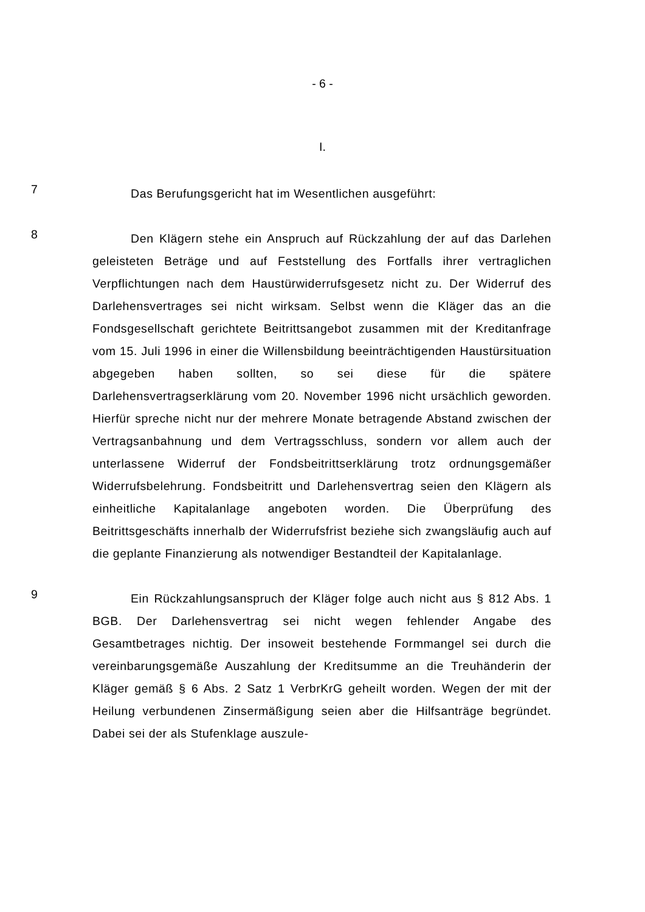- 6 -
I.
7
Das Berufungsgericht hat im Wesentlichen ausgeführt:
8
Den Klägern stehe ein Anspruch auf Rückzahlung der auf das Darlehen geleisteten Beträge und auf Feststellung des Fortfalls ihrer vertraglichen Verpflichtungen nach dem Haustürwiderrufsgesetz nicht zu. Der Widerruf des Darlehensvertrages sei nicht wirksam. Selbst wenn die Kläger das an die Fondsgesellschaft gerichtete Beitrittsangebot zusammen mit der Kreditanfrage vom 15. Juli 1996 in einer die Willensbildung beeinträchtigenden Haustürsituation abgegeben haben sollten, so sei diese für die spätere Darlehensvertragserklärung vom 20. November 1996 nicht ursächlich geworden. Hierfür spreche nicht nur der mehrere Monate betragende Abstand zwischen der Vertragsanbahnung und dem Vertragsschluss, sondern vor allem auch der unterlassene Widerruf der Fondsbeitrittserklärung trotz ordnungsgemäßer Widerrufsbelehrung. Fondsbeitritt und Darlehensvertrag seien den Klägern als einheitliche Kapitalanlage angeboten worden. Die Überprüfung des Beitrittsgeschäfts innerhalb der Widerrufsfrist beziehe sich zwangsläufig auch auf die geplante Finanzierung als notwendiger Bestandteil der Kapitalanlage.
9
Ein Rückzahlungsanspruch der Kläger folge auch nicht aus § 812 Abs. 1 BGB. Der Darlehensvertrag sei nicht wegen fehlender Angabe des Gesamtbetrages nichtig. Der insoweit bestehende Formmangel sei durch die vereinbarungsgemäße Auszahlung der Kreditsumme an die Treuhänderin der Kläger gemäß § 6 Abs. 2 Satz 1 VerbrKrG geheilt worden. Wegen der mit der Heilung verbundenen Zinsermäßigung seien aber die Hilfsanträge begründet. Dabei sei der als Stufenklage auszule-